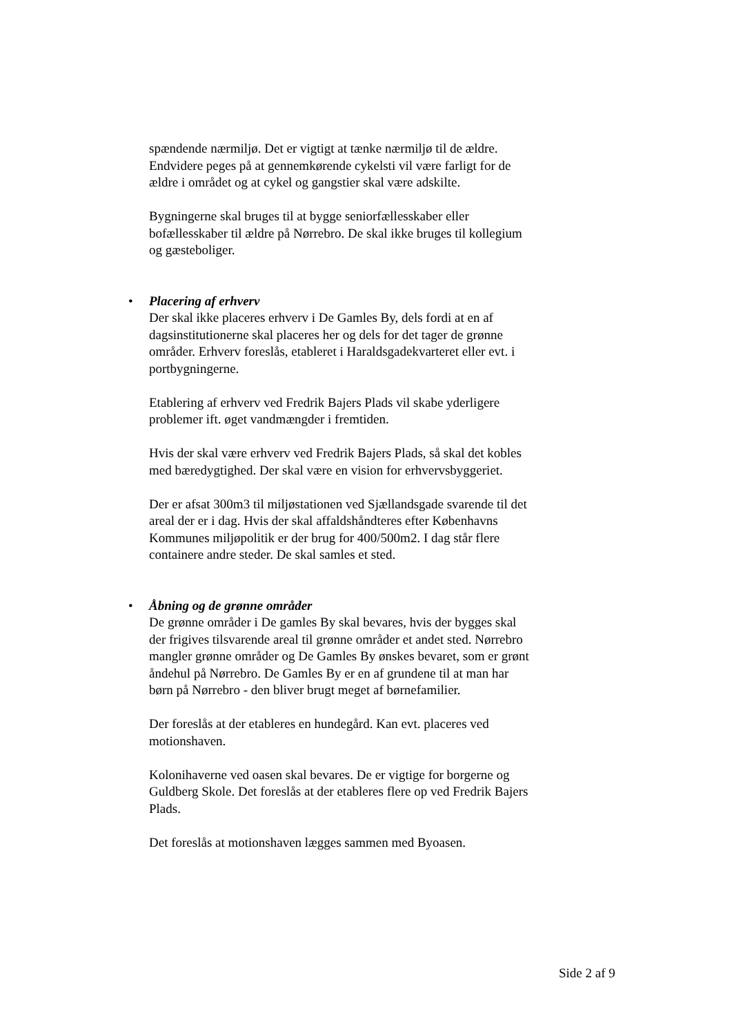spændende nærmiljø. Det er vigtigt at tænke nærmiljø til de ældre. Endvidere peges på at gennemkørende cykelsti vil være farligt for de ældre i området og at cykel og gangstier skal være adskilte.
Bygningerne skal bruges til at bygge seniorfællesskaber eller bofællesskaber til ældre på Nørrebro. De skal ikke bruges til kollegium og gæsteboliger.
•
Placering af erhverv
Der skal ikke placeres erhverv i De Gamles By, dels fordi at en af dagsinstitutionerne skal placeres her og dels for det tager de grønne områder. Erhverv foreslås, etableret i Haraldsgadekvarteret eller evt. i portbygningerne.
Etablering af erhverv ved Fredrik Bajers Plads vil skabe yderligere problemer ift. øget vandmængder i fremtiden.
Hvis der skal være erhverv ved Fredrik Bajers Plads, så skal det kobles med bæredygtighed. Der skal være en vision for erhvervsbyggeriet.
Der er afsat 300m3 til miljøstationen ved Sjællandsgade svarende til det areal der er i dag. Hvis der skal affaldshåndteres efter Københavns Kommunes miljøpolitik er der brug for 400/500m2. I dag står flere containere andre steder. De skal samles et sted.
•
Åbning og de grønne områder
De grønne områder i De gamles By skal bevares, hvis der bygges skal der frigives tilsvarende areal til grønne områder et andet sted. Nørrebro mangler grønne områder og De Gamles By ønskes bevaret, som er grønt åndehul på Nørrebro. De Gamles By er en af grundene til at man har børn på Nørrebro - den bliver brugt meget af børnefamilier.
Der foreslås at der etableres en hundegård. Kan evt. placeres ved motionshaven.
Kolonihaverne ved oasen skal bevares. De er vigtige for borgerne og Guldberg Skole. Det foreslås at der etableres flere op ved Fredrik Bajers Plads.
Det foreslås at motionshaven lægges sammen med Byoasen.
Side 2 af 9